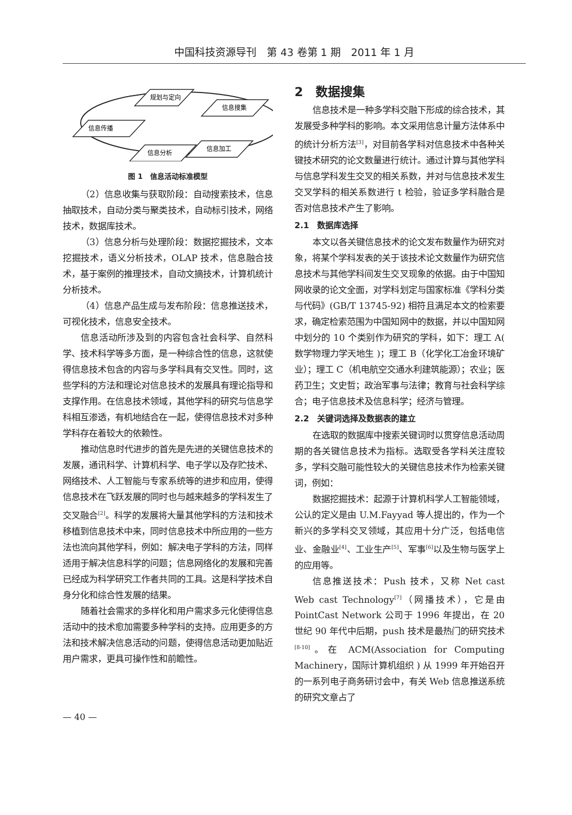中国科技资源导刊　第 43 卷第 1 期　2011 年 1 月
规划与定向
信息搜集
信息传播
信息加工
信息分析
图 1　信息活动标准模型
（2）信息收集与获取阶段：自动搜索技术，信息抽取技术，自动分类与聚类技术，自动标引技术，网络技术，数据库技术。
（3）信息分析与处理阶段：数据挖掘技术，文本挖掘技术，语义分析技术，OLAP 技术，信息融合技术，基于案例的推理技术，自动文摘技术，计算机统计分析技术。
（4）信息产品生成与发布阶段：信息推送技术，可视化技术，信息安全技术。
信息活动所涉及到的内容包含社会科学、自然科学、技术科学等多方面，是一种综合性的信息，这就使得信息技术包含的内容与多学科具有交叉性。同时，这些学科的方法和理论对信息技术的发展具有理论指导和支撑作用。在信息技术领域，其他学科的研究与信息学科相互渗透，有机地结合在一起，使得信息技术对多种学科存在着较大的依赖性。
推动信息时代进步的首先是先进的关键信息技术的发展，通讯科学、计算机科学、电子学以及存贮技术、网络技术、人工智能与专家系统等的进步和应用，使得信息技术在飞跃发展的同时也与越来越多的学科发生了交叉融合<sup>[2]</sup>。科学的发展将大量其他学科的方法和技术移植到信息技术中来，同时信息技术中所应用的一些方法也流向其他学科，例如：解决电子学科的方法，同样适用于解决信息科学的问题；信息网络化的发展和完善已经成为科学研究工作者共同的工具。这是科学技术自身分化和综合性发展的结果。
随着社会需求的多样化和用户需求多元化使得信息活动中的技术愈加需要多种学科的支持。应用更多的方法和技术解决信息活动的问题，使得信息活动更加贴近用户需求，更具可操作性和前瞻性。
2　数据搜集
信息技术是一种多学科交融下形成的综合技术，其发展受多种学科的影响。本文采用信息计量方法体系中的统计分析方法<sup>[3]</sup>，对目前各学科对信息技术中各种关键技术研究的论文数量进行统计。通过计算与其他学科与信息学科发生交叉的相关系数，并对与信息技术发生交叉学科的相关系数进行 t 检验，验证多学科融合是否对信息技术产生了影响。
2.1　数据库选择
本文以各关键信息技术的论文发布数量作为研究对象，将某个学科发表的关于该技术论文数量作为研究信息技术与其他学科间发生交叉现象的依据。由于中国知网收录的论文全面，对学科划定与国家标准《学科分类与代码》(GB/T 13745-92) 相符且满足本文的检索要求，确定检索范围为中国知网中的数据，并以中国知网中划分的 10 个类别作为研究的学科，如下：理工 A( 数学物理力学天地生 )；理工 B（化学化工冶金环境矿业）；理工 C（机电航空交通水利建筑能源）；农业；医药卫生；文史哲；政治军事与法律；教育与社会科学综合；电子信息技术及信息科学；经济与管理。
2.2　关键词选择及数据表的建立
在选取的数据库中搜索关键词时以贯穿信息活动周期的各关键信息技术为指标。选取受各学科关注度较多，学科交融可能性较大的关键信息技术作为检索关键词，例如：
数据挖掘技术：起源于计算机科学人工智能领域，公认的定义是由 U.M.Fayyad 等人提出的，作为一个新兴的多学科交叉领域，其应用十分广泛，包括电信业、金融业<sup>[4]</sup>、工业生产<sup>[5]</sup>、军事<sup>[6]</sup>以及生物与医学上的应用等。
信息推送技术：Push 技术，又称 Net cast Web cast Technology<sup>[7]</sup>（网播技术），它是由 PointCast Network 公司于 1996 年提出，在 20 世纪 90 年代中后期，push 技术是最热门的研究技术<sup>[8-10]</sup>。在 ACM(Association for Computing Machinery，国际计算机组织 ) 从 1999 年开始召开的一系列电子商务研讨会中，有关 Web 信息推送系统的研究文章占了
— 40 —